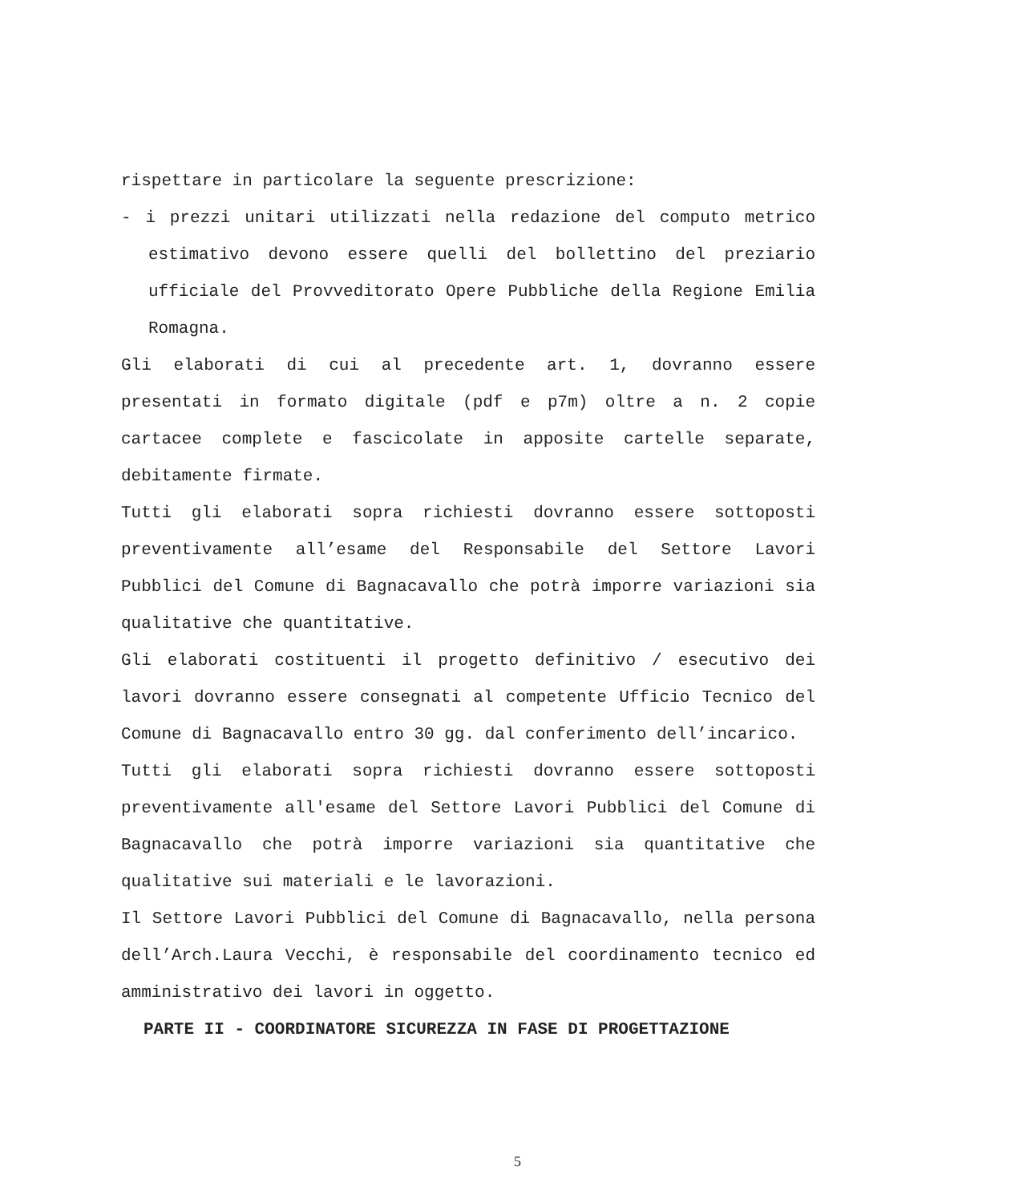rispettare in particolare la seguente prescrizione:
- i prezzi unitari utilizzati nella redazione del computo metrico estimativo devono essere quelli del bollettino del preziario ufficiale del Provveditorato Opere Pubbliche della Regione Emilia Romagna.
Gli elaborati di cui al precedente art. 1, dovranno essere presentati in formato digitale (pdf e p7m) oltre a n. 2 copie cartacee complete e fascicolate in apposite cartelle separate, debitamente firmate.
Tutti gli elaborati sopra richiesti dovranno essere sottoposti preventivamente all’esame del Responsabile del Settore Lavori Pubblici del Comune di Bagnacavallo che potrà imporre variazioni sia qualitative che quantitative.
Gli elaborati costituenti il progetto definitivo / esecutivo dei lavori dovranno essere consegnati al competente Ufficio Tecnico del Comune di Bagnacavallo entro 30 gg. dal conferimento dell’incarico.
Tutti gli elaborati sopra richiesti dovranno essere sottoposti preventivamente all'esame del Settore Lavori Pubblici del Comune di Bagnacavallo che potrà imporre variazioni sia quantitative che qualitative sui materiali e le lavorazioni.
Il Settore Lavori Pubblici del Comune di Bagnacavallo, nella persona dell’Arch.Laura Vecchi, è responsabile del coordinamento tecnico ed amministrativo dei lavori in oggetto.
PARTE II - COORDINATORE SICUREZZA IN FASE DI PROGETTAZIONE
5